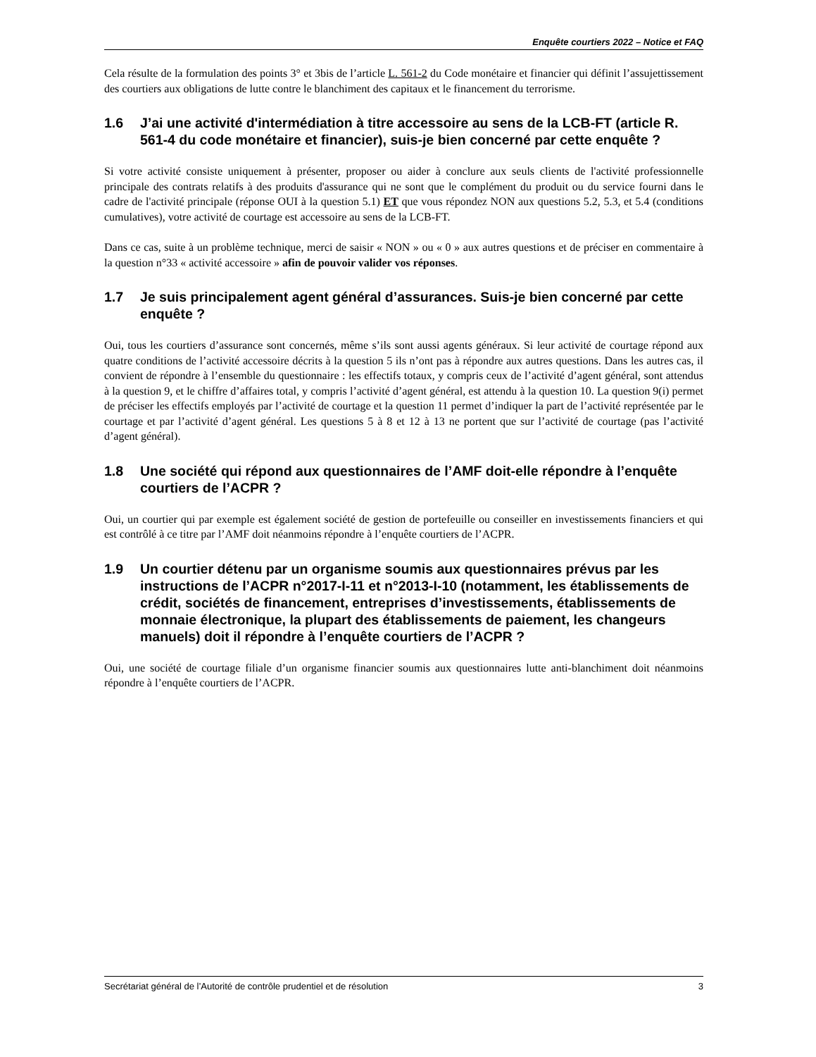Enquête courtiers 2022 – Notice et FAQ
Cela résulte de la formulation des points 3° et 3bis de l’article L. 561-2 du Code monétaire et financier qui définit l’assujettissement des courtiers aux obligations de lutte contre le blanchiment des capitaux et le financement du terrorisme.
1.6 J’ai une activité d'intermédiation à titre accessoire au sens de la LCB-FT (article R. 561-4 du code monétaire et financier), suis-je bien concerné par cette enquête ?
Si votre activité consiste uniquement à présenter, proposer ou aider à conclure aux seuls clients de l'activité professionnelle principale des contrats relatifs à des produits d'assurance qui ne sont que le complément du produit ou du service fourni dans le cadre de l'activité principale (réponse OUI à la question 5.1) ET que vous répondez NON aux questions 5.2, 5.3, et 5.4 (conditions cumulatives), votre activité de courtage est accessoire au sens de la LCB-FT.
Dans ce cas, suite à un problème technique, merci de saisir « NON » ou « 0 » aux autres questions et de préciser en commentaire à la question n°33 « activité accessoire » afin de pouvoir valider vos réponses.
1.7 Je suis principalement agent général d’assurances. Suis-je bien concerné par cette enquête ?
Oui, tous les courtiers d’assurance sont concernés, même s’ils sont aussi agents généraux. Si leur activité de courtage répond aux quatre conditions de l’activité accessoire décrits à la question 5 ils n’ont pas à répondre aux autres questions. Dans les autres cas, il convient de répondre à l’ensemble du questionnaire : les effectifs totaux, y compris ceux de l’activité d’agent général, sont attendus à la question 9, et le chiffre d’affaires total, y compris l’activité d’agent général, est attendu à la question 10. La question 9(i) permet de préciser les effectifs employés par l’activité de courtage et la question 11 permet d’indiquer la part de l’activité représentée par le courtage et par l’activité d’agent général. Les questions 5 à 8 et 12 à 13 ne portent que sur l’activité de courtage (pas l’activité d’agent général).
1.8 Une société qui répond aux questionnaires de l’AMF doit-elle répondre à l’enquête courtiers de l’ACPR ?
Oui, un courtier qui par exemple est également société de gestion de portefeuille ou conseiller en investissements financiers et qui est contrôlé à ce titre par l’AMF doit néanmoins répondre à l’enquête courtiers de l’ACPR.
1.9 Un courtier détenu par un organisme soumis aux questionnaires prévus par les instructions de l’ACPR n°2017-I-11 et n°2013-I-10 (notamment, les établissements de crédit, sociétés de financement, entreprises d’investissements, établissements de monnaie électronique, la plupart des établissements de paiement, les changeurs manuels) doit il répondre à l’enquête courtiers de l’ACPR ?
Oui, une société de courtage filiale d’un organisme financier soumis aux questionnaires lutte anti-blanchiment doit néanmoins répondre à l’enquête courtiers de l’ACPR.
Secrétariat général de l’Autorité de contrôle prudentiel et de résolution 3